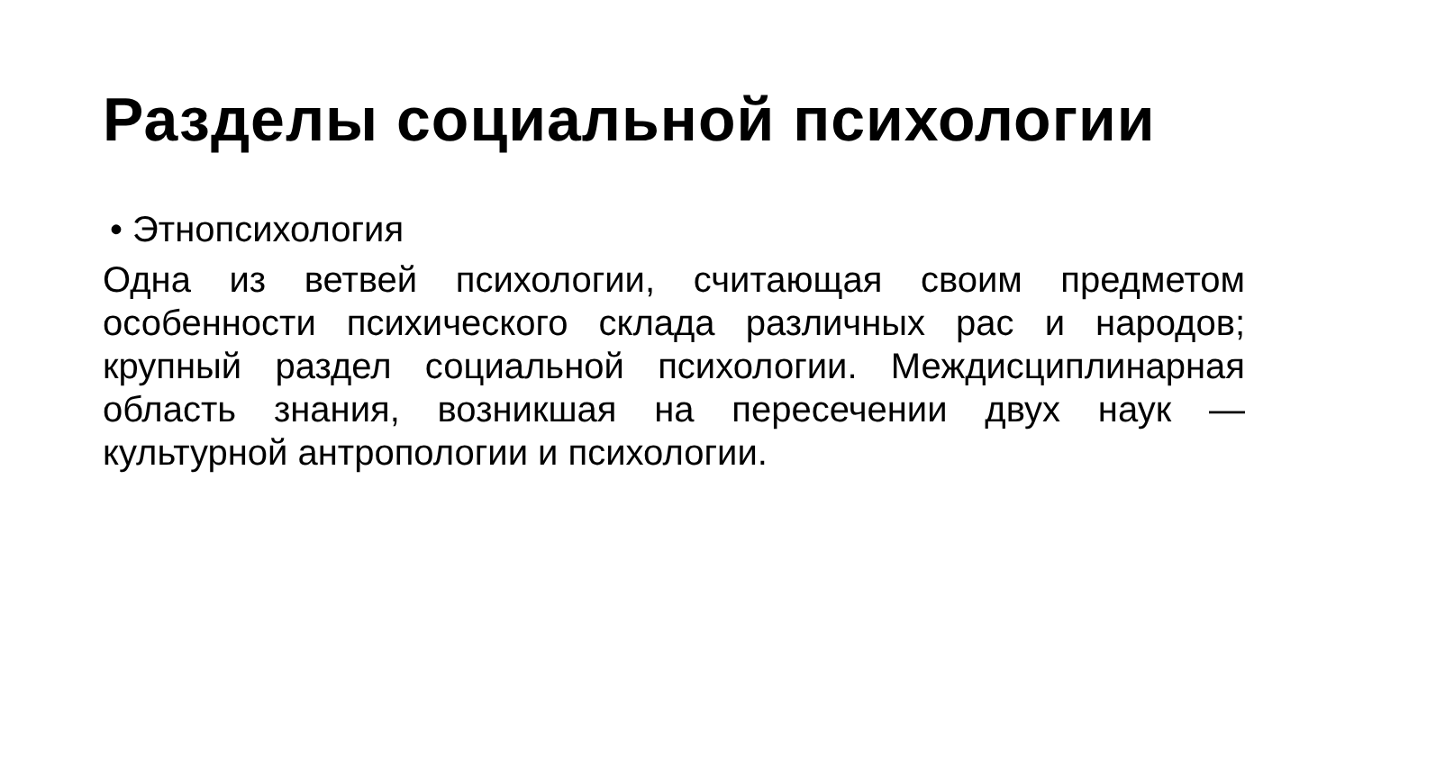Разделы социальной психологии
• Этнопсихология
Одна из ветвей психологии, считающая своим предметом особенности психического склада различных рас и народов; крупный раздел социальной психологии. Междисциплинарная область знания, возникшая на пересечении двух наук — культурной антропологии и психологии.